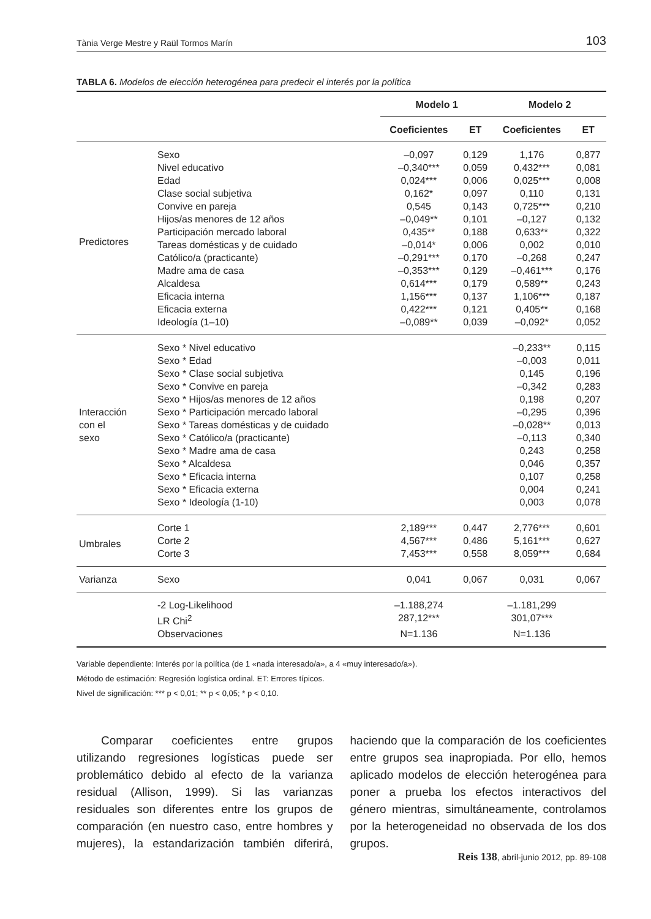Tània Verge Mestre y Raül Tormos Marín 103
TABLA 6. Modelos de elección heterogénea para predecir el interés por la política
| | | Modelo 1 | | Modelo 2 | |
| --- | --- | --- | --- | --- | --- |
| | | Coeficientes | ET | Coeficientes | ET |
| Predictores | Sexo | –0,097 | 0,129 | 1,176 | 0,877 |
| | Nivel educativo | –0,340*** | 0,059 | 0,432*** | 0,081 |
| | Edad | 0,024*** | 0,006 | 0,025*** | 0,008 |
| | Clase social subjetiva | 0,162* | 0,097 | 0,110 | 0,131 |
| | Convive en pareja | 0,545 | 0,143 | 0,725*** | 0,210 |
| | Hijos/as menores de 12 años | –0,049** | 0,101 | –0,127 | 0,132 |
| | Participación mercado laboral | 0,435** | 0,188 | 0,633** | 0,322 |
| | Tareas domésticas y de cuidado | –0,014* | 0,006 | 0,002 | 0,010 |
| | Católico/a (practicante) | –0,291*** | 0,170 | –0,268 | 0,247 |
| | Madre ama de casa | –0,353*** | 0,129 | –0,461*** | 0,176 |
| | Alcaldesa | 0,614*** | 0,179 | 0,589** | 0,243 |
| | Eficacia interna | 1,156*** | 0,137 | 1,106*** | 0,187 |
| | Eficacia externa | 0,422*** | 0,121 | 0,405** | 0,168 |
| | Ideología (1–10) | –0,089** | 0,039 | –0,092* | 0,052 |
| Interacción con el sexo | Sexo * Nivel educativo | | | –0,233** | 0,115 |
| | Sexo * Edad | | | –0,003 | 0,011 |
| | Sexo * Clase social subjetiva | | | 0,145 | 0,196 |
| | Sexo * Convive en pareja | | | –0,342 | 0,283 |
| | Sexo * Hijos/as menores de 12 años | | | 0,198 | 0,207 |
| | Sexo * Participación mercado laboral | | | –0,295 | 0,396 |
| | Sexo * Tareas domésticas y de cuidado | | | –0,028** | 0,013 |
| | Sexo * Católico/a (practicante) | | | –0,113 | 0,340 |
| | Sexo * Madre ama de casa | | | 0,243 | 0,258 |
| | Sexo * Alcaldesa | | | 0,046 | 0,357 |
| | Sexo * Eficacia interna | | | 0,107 | 0,258 |
| | Sexo * Eficacia externa | | | 0,004 | 0,241 |
| | Sexo * Ideología (1-10) | | | 0,003 | 0,078 |
| Umbrales | Corte 1 | 2,189*** | 0,447 | 2,776*** | 0,601 |
| | Corte 2 | 4,567*** | 0,486 | 5,161*** | 0,627 |
| | Corte 3 | 7,453*** | 0,558 | 8,059*** | 0,684 |
| Varianza | Sexo | 0,041 | 0,067 | 0,031 | 0,067 |
| | -2 Log-Likelihood | –1.188,274 | | –1.181,299 | |
| | LR Chi<sup>2</sup> | 287,12*** | | 301,07*** | |
| | Observaciones | N=1.136 | | N=1.136 | |
Variable dependiente: Interés por la política (de 1 «nada interesado/a», a 4 «muy interesado/a»).
Método de estimación: Regresión logística ordinal. ET: Errores típicos.
Nivel de significación: *** p < 0,01; ** p < 0,05; * p < 0,10.
Comparar coeficientes entre grupos utilizando regresiones logísticas puede ser problemático debido al efecto de la varianza residual (Allison, 1999). Si las varianzas residuales son diferentes entre los grupos de comparación (en nuestro caso, entre hombres y mujeres), la estandarización también diferirá, haciendo que la comparación de los coeficientes entre grupos sea inapropiada. Por ello, hemos aplicado modelos de elección heterogénea para poner a prueba los efectos interactivos del género mientras, simultáneamente, controlamos por la heterogeneidad no observada de los dos grupos.
Reis 138, abril-junio 2012, pp. 89-108